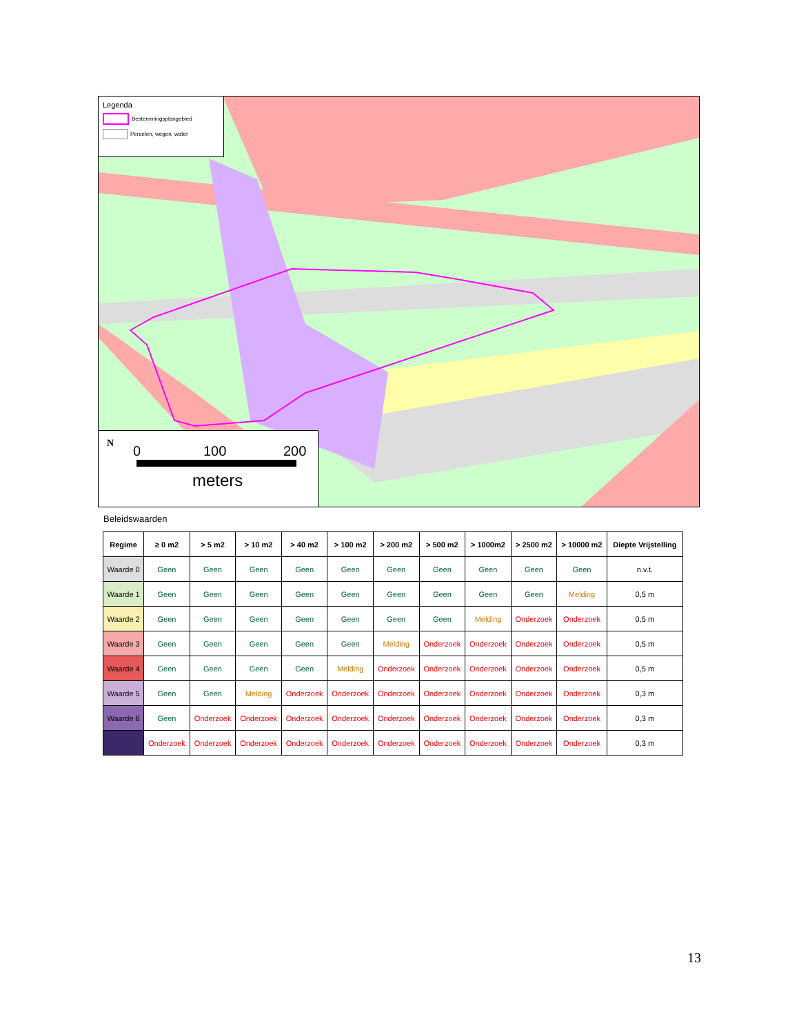Legenda
Bestemmingsplangebied
Percelen, wegen, water
N 0 100 200
meters
Beleidswaarden
| Regime | ≥ 0 m2 | > 5 m2 | > 10 m2 | > 40 m2 | > 100 m2 | > 200 m2 | > 500 m2 | > 1000m2 | > 2500 m2 | > 10000 m2 | Diepte Vrijstelling |
| --- | --- | --- | --- | --- | --- | --- | --- | --- | --- | --- | --- |
| Waarde 0 | Geen | Geen | Geen | Geen | Geen | Geen | Geen | Geen | Geen | Geen | n.v.t. |
| Waarde 1 | Geen | Geen | Geen | Geen | Geen | Geen | Geen | Geen | Geen | Melding | 0,5 m |
| Waarde 2 | Geen | Geen | Geen | Geen | Geen | Geen | Geen | Melding | Onderzoek | Onderzoek | 0,5 m |
| Waarde 3 | Geen | Geen | Geen | Geen | Geen | Melding | Onderzoek | Onderzoek | Onderzoek | Onderzoek | 0,5 m |
| Waarde 4 | Geen | Geen | Geen | Geen | Melding | Onderzoek | Onderzoek | Onderzoek | Onderzoek | Onderzoek | 0,5 m |
| Waarde 5 | Geen | Geen | Melding | Onderzoek | Onderzoek | Onderzoek | Onderzoek | Onderzoek | Onderzoek | Onderzoek | 0,3 m |
| Waarde 6 | Geen | Onderzoek | Onderzoek | Onderzoek | Onderzoek | Onderzoek | Onderzoek | Onderzoek | Onderzoek | Onderzoek | 0,3 m |
| | Onderzoek | Onderzoek | Onderzoek | Onderzoek | Onderzoek | Onderzoek | Onderzoek | Onderzoek | Onderzoek | Onderzoek | 0,3 m |
13